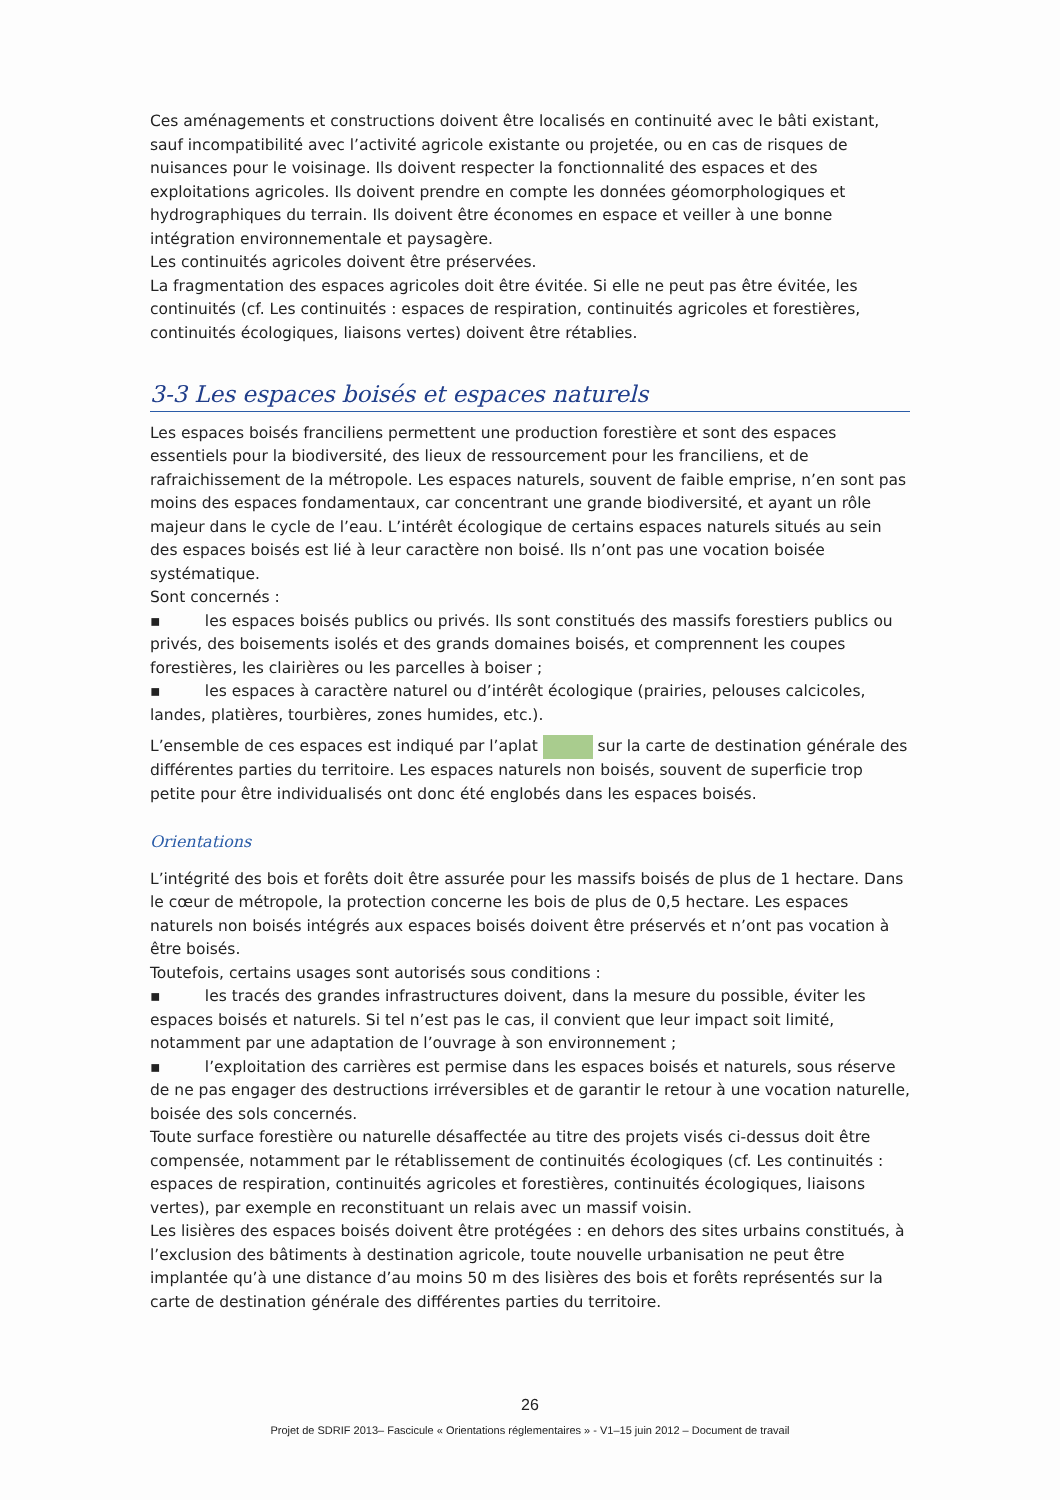Ces aménagements et constructions doivent être localisés en continuité avec le bâti existant, sauf incompatibilité avec l’activité agricole existante ou projetée, ou en cas de risques de nuisances pour le voisinage. Ils doivent respecter la fonctionnalité des espaces et des exploitations agricoles. Ils doivent prendre en compte les données géomorphologiques et hydrographiques du terrain. Ils doivent être économes en espace et veiller à une bonne intégration environnementale et paysagère.
Les continuités agricoles doivent être préservées.
La fragmentation des espaces agricoles doit être évitée. Si elle ne peut pas être évitée, les continuités (cf. Les continuités : espaces de respiration, continuités agricoles et forestières, continuités écologiques, liaisons vertes) doivent être rétablies.
3-3 Les espaces boisés et espaces naturels
Les espaces boisés franciliens permettent une production forestière et sont des espaces essentiels pour la biodiversité, des lieux de ressourcement pour les franciliens, et de rafraichissement de la métropole. Les espaces naturels, souvent de faible emprise, n’en sont pas moins des espaces fondamentaux, car concentrant une grande biodiversité, et ayant un rôle majeur dans le cycle de l’eau. L’intérêt écologique de certains espaces naturels situés au sein des espaces boisés est lié à leur caractère non boisé. Ils n’ont pas une vocation boisée systématique.
Sont concernés :
▪ les espaces boisés publics ou privés. Ils sont constitués des massifs forestiers publics ou privés, des boisements isolés et des grands domaines boisés, et comprennent les coupes forestières, les clairières ou les parcelles à boiser ;
▪ les espaces à caractère naturel ou d’intérêt écologique (prairies, pelouses calcicoles, landes, platières, tourbières, zones humides, etc.).
L’ensemble de ces espaces est indiqué par l’aplat sur la carte de destination générale des différentes parties du territoire. Les espaces naturels non boisés, souvent de superficie trop petite pour être individualisés ont donc été englobés dans les espaces boisés.
Orientations
L’intégrité des bois et forêts doit être assurée pour les massifs boisés de plus de 1 hectare. Dans le cœur de métropole, la protection concerne les bois de plus de 0,5 hectare. Les espaces naturels non boisés intégrés aux espaces boisés doivent être préservés et n’ont pas vocation à être boisés.
Toutefois, certains usages sont autorisés sous conditions :
▪ les tracés des grandes infrastructures doivent, dans la mesure du possible, éviter les espaces boisés et naturels. Si tel n’est pas le cas, il convient que leur impact soit limité, notamment par une adaptation de l’ouvrage à son environnement ;
▪ l’exploitation des carrières est permise dans les espaces boisés et naturels, sous réserve de ne pas engager des destructions irréversibles et de garantir le retour à une vocation naturelle, boisée des sols concernés.
Toute surface forestière ou naturelle désaffectée au titre des projets visés ci-dessus doit être compensée, notamment par le rétablissement de continuités écologiques (cf. Les continuités : espaces de respiration, continuités agricoles et forestières, continuités écologiques, liaisons vertes), par exemple en reconstituant un relais avec un massif voisin.
Les lisières des espaces boisés doivent être protégées : en dehors des sites urbains constitués, à l’exclusion des bâtiments à destination agricole, toute nouvelle urbanisation ne peut être implantée qu’à une distance d’au moins 50 m des lisières des bois et forêts représentés sur la carte de destination générale des différentes parties du territoire.
26
Projet de SDRIF 2013– Fascicule « Orientations réglementaires » - V1–15 juin 2012 – Document de travail